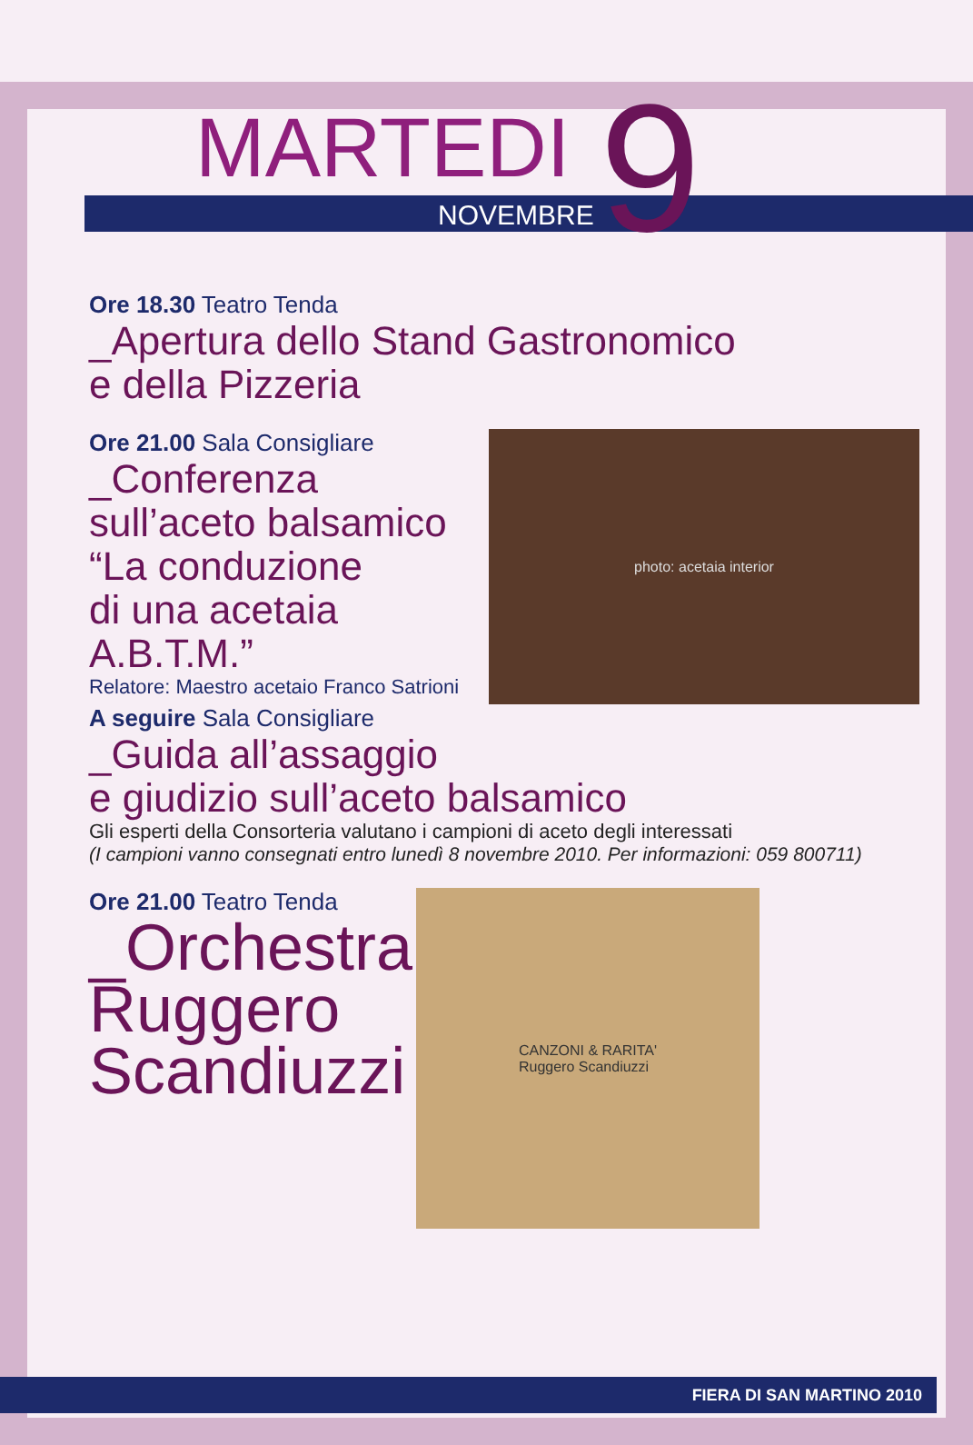MARTEDI 9
NOVEMBRE
Ore 18.30 Teatro Tenda
_Apertura dello Stand Gastronomico
e della Pizzeria
Ore 21.00 Sala Consigliare
_Conferenza
sull’aceto balsamico
“La conduzione
di una acetaia A.B.T.M.”
Relatore: Maestro acetaio Franco Satrioni
photo: acetaia interior
A seguire Sala Consigliare
_Guida all’assaggio
e giudizio sull’aceto balsamico
Gli esperti della Consorteria valutano i campioni di aceto degli interessati
(I campioni vanno consegnati entro lunedì 8 novembre 2010. Per informazioni: 059 800711)
Ore 21.00 Teatro Tenda
_Orchestra
Ruggero
Scandiuzzi
CANZONI & RARITA'
Ruggero Scandiuzzi
FIERA DI SAN MARTINO 2010